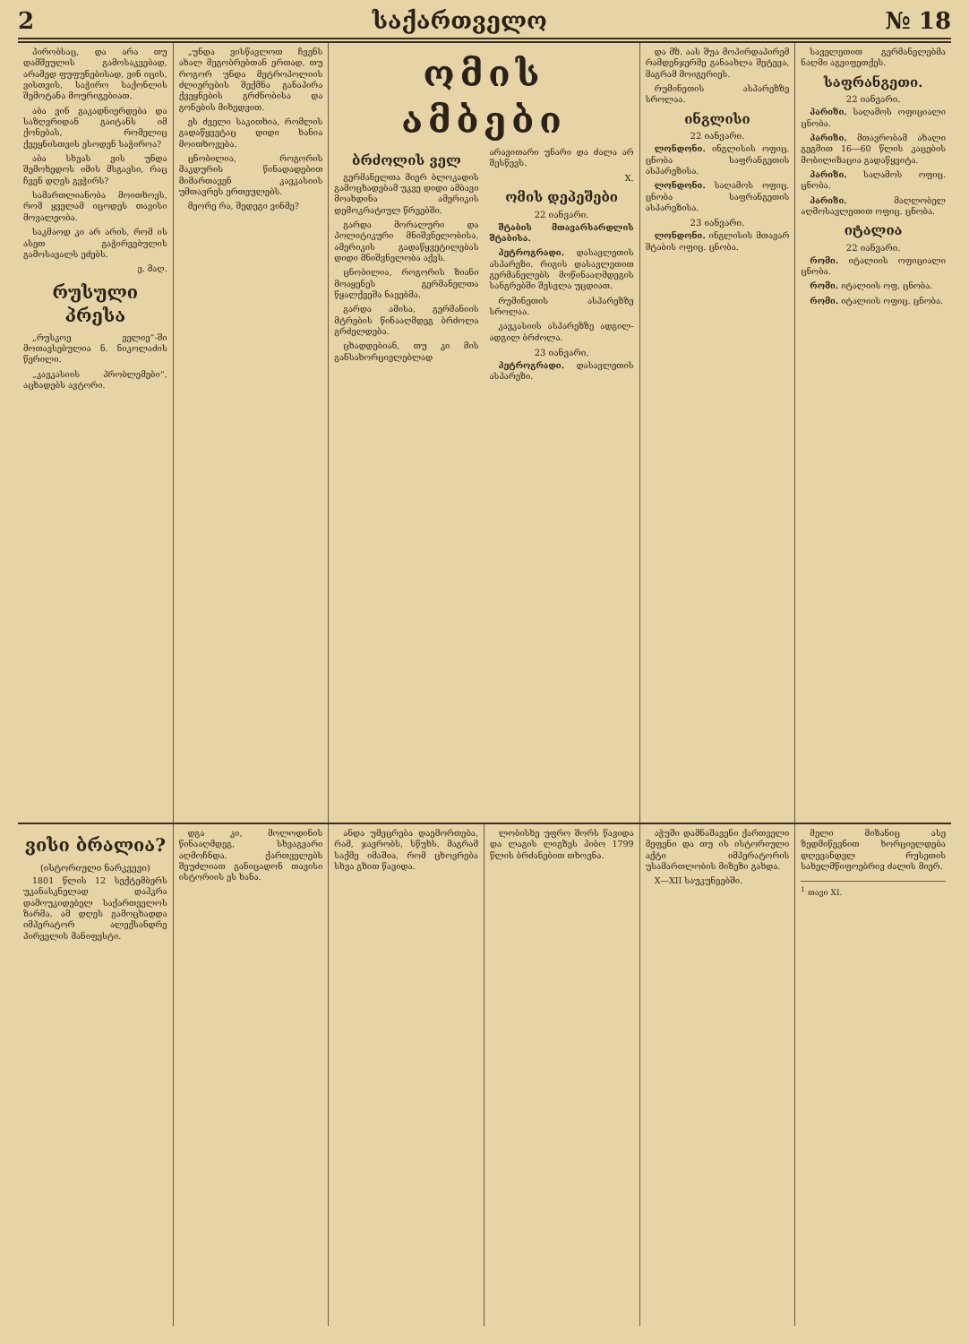2 საქართველო № 18
პირობსაც, და არა თუ დამშეულის გამოსაკვებად, არამედ ფუფუნებისად, ვინ იცის, ვისთვის, საჭირო საქონლის შემოტანა მოურიგებიათ.
აბა ვინ გაკადნიერდება და საზღვრიდან გაიტანს იმ ქონებას, რომელიც ქვეყნისთვის ესოდენ საჭიროა?
აბა სხვას ვის უნდა შემოხედოს იმის მსგავსი, რაც ჩვენ დღეს გვჭირს?
სამართლიანობა მოითხოვს, რომ ყველამ იცოდეს თავისი მოვალეობა.
საკმაოდ კი არ არის, რომ ის ასეთ გაჭირვებულის გამოსავალს ეძებს.
ე. მაღ.
რუსული პრესა
„რუსკოე ველიე“-ში მოთავსებულია ნ. ნიკოლაძის წერილი.
„კავკასიის პრობლემები“, აცხადებს ავტორი.
„უნდა ვისწავლოთ ჩვენს ახალ მეგობრებთან ერთად, თუ როგორ უნდა მეტროპოლიის ძლიერების შექმნა განაპირა ქვეყნების გრძნობისა და გონების მიხედვით.
ეს ძველი საკითხია, რომლის გადაწყვეტაც დიდი ხანია მოითხოვება.
ცნობილია, როგორის მაკდურის წინადადებით მიმართავენ კავკასიის უმთავრეს ერთეულებს.
მეორე რა, შედეგი ვინმე?
ომის ამბები
ბრძოლის ველ
გერმანელთა მიერ ბლოკადის გამოცხადებამ უკვე დიდი ამბავი მოახდინა ამერიკის დემოკრატიულ წრეებში.
გარდა მორალური და პოლიტიკური მნიშვნელობისა, ამერიკის გადაწყვეტილებას დიდი მნიშვნელობა აქვს.
ცნობილია, როგორის ზიანი მოაყენეს გერმანელთა წყალქვეშა ნავებმა.
გარდა ამისა, გერმანიის მტრების წინააღმდეგ ბრძოლა გრძელდება.
ცხადდებიან, თუ კი მის განსახორციელებლად არავითარი უნარი და ძალა არ შესწევს.
X.
ომის დეპეშები
22 იანვარი.
შტაბის მთავარსარდლის შტაბისა.
პეტროგრადი. დასავლეთის ასპარეზი. რიგის დასავლეთით გერმანელებს მოწინააღმდეგის სანგრებში შესვლა უცდიათ.
რუმინეთის ასპარეზზე სროლაა.
კავკასიის ასპარეზზე ადგილ-ადგილ ბრძოლა.
23 იანვარი.
პეტროგრადი. დასავლეთის ასპარეზი.
და მზ. აას შუა მოპირდაპირემ რამდენჯერმე განაახლა შეტევა, მაგრამ მოიგერიეს.
რუმინეთის ასპარეზზე სროლაა.
ინგლისი
22 იანვარი.
ლონდონი. ინგლისის ოფიც. ცნობა საფრანგეთის ასპარეზისა.
ლონდონი. საღამოს ოფიც. ცნობა საფრანგეთის ასპარეზისა.
23 იანვარი.
ლონდონი. ინგლისის მთავარ შტაბის ოფიც. ცნობა.
საველეთით გერმანელებმა ნაღმი აგვიფეთქეს.
საფრანგეთი.
22 იანვარი.
პარიზი. საღამოს ოფიციალი ცნობა.
პარიზი. მთავრობამ ახალი გეგმით 16—60 წლის კაცების მობილიზაცია გადაწყვიტა.
პარიზი. საღამოს ოფიც. ცნობა.
პარიზი. მაღლობელ აღმოსავლეთით ოფიც. ცნობა.
იტალია
22 იანვარი.
რომი. იტალიის ოფიციალი ცნობა.
რომი. იტალიის ოფ. ცნობა.
რომი. იტალიის ოფიც. ცნობა.
ვისი ბრალია?
(ისტორიული ნარკვევი)
1801 წლის 12 სექტემბერს უკანასკნელად დაჰკრა დამოუკიდებელ საქართველოს ზარმა. ამ დღეს გამოცხადდა იმპერატორ ალექსანდრე პირველის მანიფესტი.
დგა კი, მოლოდინის წინააღმდეგ, სხვაგვარი აღმოჩნდა. ქართველებს შეუძლიათ განიცადონ თავისი ისტორიის ეს ხანა.
ანდა უმეცრება დაემორთება, რამ, ჯავრობს, სწუხს. მაგრამ საქმე იმაშია, რომ ცხოვრება სხვა გზით წავიდა.
ლობისხე უფრო შორს წავიდა და ლაგის ლიგზეს ჰიბო 1799 წლის ბრძანებით თხოვნა.
აჭუში დამნაშავენი ქართველი მეფენი და თუ ის ისტორიული აქტი იმპერატორის უსამართლობის მიზეზი გახდა.
X—XII საუკუნეებში.
მელი მიზანიც ასე ზედმიწევნით ხორციელდება დღევანდელ რუსეთის სახელმწიფოებრივ ძალის მიერ.
<sup>1</sup> თავი XI.